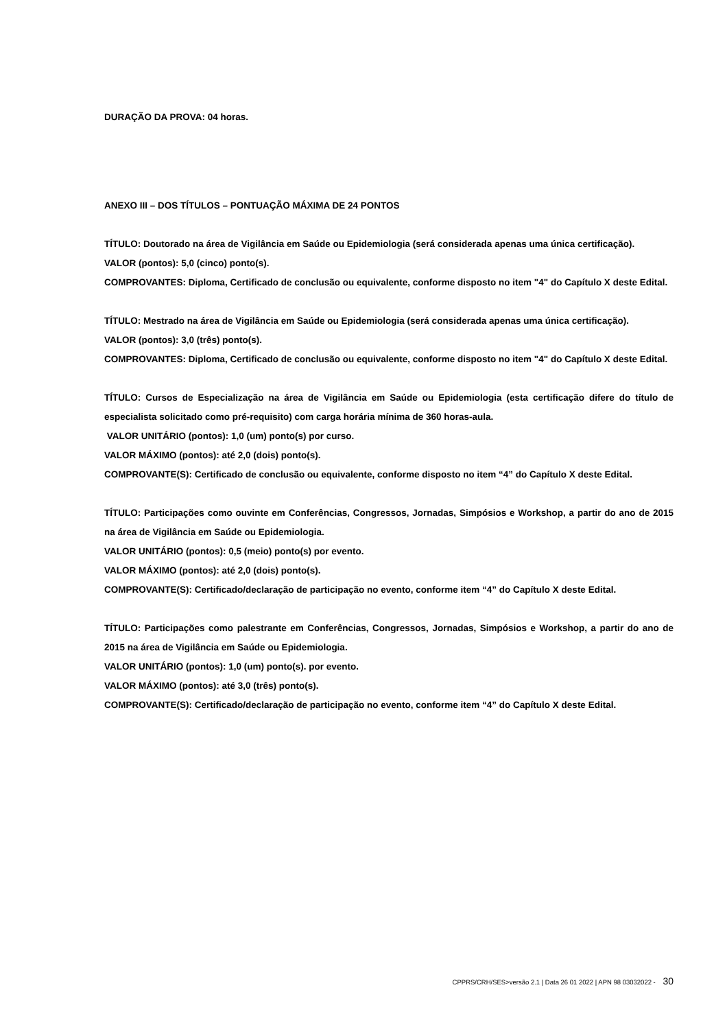DURAÇÃO DA PROVA: 04 horas.
ANEXO III – DOS TÍTULOS – PONTUAÇÃO MÁXIMA DE 24 PONTOS
TÍTULO: Doutorado na área de Vigilância em Saúde ou Epidemiologia (será considerada apenas uma única certificação).
VALOR (pontos): 5,0 (cinco) ponto(s).
COMPROVANTES: Diploma, Certificado de conclusão ou equivalente, conforme disposto no item "4" do Capítulo X deste Edital.
TÍTULO: Mestrado na área de Vigilância em Saúde ou Epidemiologia (será considerada apenas uma única certificação).
VALOR (pontos): 3,0 (três) ponto(s).
COMPROVANTES: Diploma, Certificado de conclusão ou equivalente, conforme disposto no item "4" do Capítulo X deste Edital.
TÍTULO: Cursos de Especialização na área de Vigilância em Saúde ou Epidemiologia (esta certificação difere do título de especialista solicitado como pré-requisito) com carga horária mínima de 360 horas-aula.
VALOR UNITÁRIO (pontos): 1,0 (um) ponto(s) por curso.
VALOR MÁXIMO (pontos): até 2,0 (dois) ponto(s).
COMPROVANTE(S): Certificado de conclusão ou equivalente, conforme disposto no item “4” do Capítulo X deste Edital.
TÍTULO: Participações como ouvinte em Conferências, Congressos, Jornadas, Simpósios e Workshop, a partir do ano de 2015 na área de Vigilância em Saúde ou Epidemiologia.
VALOR UNITÁRIO (pontos): 0,5 (meio) ponto(s) por evento.
VALOR MÁXIMO (pontos): até 2,0 (dois) ponto(s).
COMPROVANTE(S): Certificado/declaração de participação no evento, conforme item “4” do Capítulo X deste Edital.
TÍTULO: Participações como palestrante em Conferências, Congressos, Jornadas, Simpósios e Workshop, a partir do ano de 2015 na área de Vigilância em Saúde ou Epidemiologia.
VALOR UNITÁRIO (pontos): 1,0 (um) ponto(s). por evento.
VALOR MÁXIMO (pontos): até 3,0 (três) ponto(s).
COMPROVANTE(S): Certificado/declaração de participação no evento, conforme item “4” do Capítulo X deste Edital.
CPPRS/CRH/SES>versão 2.1 | Data 26 01 2022 | APN 98 03032022 - 30